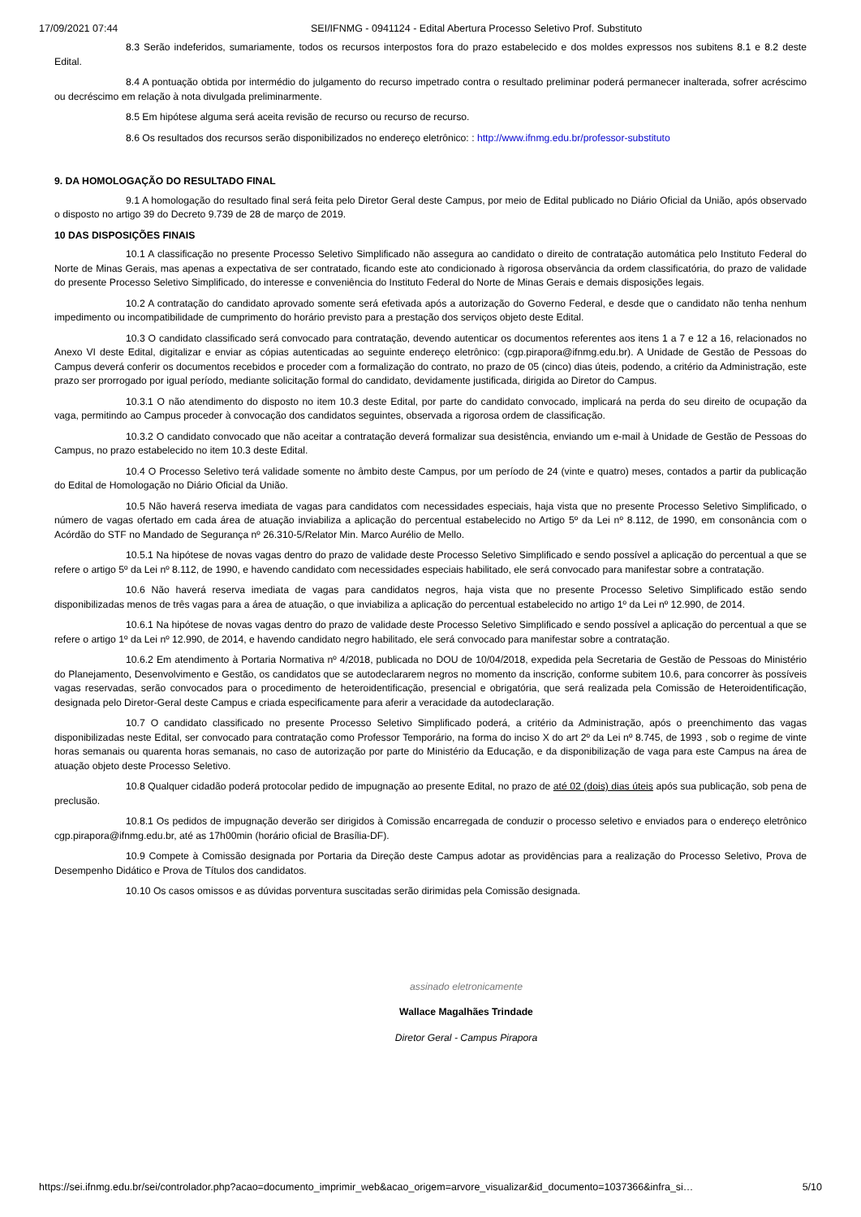17/09/2021 07:44 SEI/IFNMG - 0941124 - Edital Abertura Processo Seletivo Prof. Substituto
8.3 Serão indeferidos, sumariamente, todos os recursos interpostos fora do prazo estabelecido e dos moldes expressos nos subitens 8.1 e 8.2 deste Edital.
8.4 A pontuação obtida por intermédio do julgamento do recurso impetrado contra o resultado preliminar poderá permanecer inalterada, sofrer acréscimo ou decréscimo em relação à nota divulgada preliminarmente.
8.5 Em hipótese alguma será aceita revisão de recurso ou recurso de recurso.
8.6 Os resultados dos recursos serão disponibilizados no endereço eletrônico: : http://www.ifnmg.edu.br/professor-substituto
9. DA HOMOLOGAÇÃO DO RESULTADO FINAL
9.1 A homologação do resultado final será feita pelo Diretor Geral deste Campus, por meio de Edital publicado no Diário Oficial da União, após observado o disposto no artigo 39 do Decreto 9.739 de 28 de março de 2019.
10 DAS DISPOSIÇÕES FINAIS
10.1 A classificação no presente Processo Seletivo Simplificado não assegura ao candidato o direito de contratação automática pelo Instituto Federal do Norte de Minas Gerais, mas apenas a expectativa de ser contratado, ficando este ato condicionado à rigorosa observância da ordem classificatória, do prazo de validade do presente Processo Seletivo Simplificado, do interesse e conveniência do Instituto Federal do Norte de Minas Gerais e demais disposições legais.
10.2 A contratação do candidato aprovado somente será efetivada após a autorização do Governo Federal, e desde que o candidato não tenha nenhum impedimento ou incompatibilidade de cumprimento do horário previsto para a prestação dos serviços objeto deste Edital.
10.3 O candidato classificado será convocado para contratação, devendo autenticar os documentos referentes aos itens 1 a 7 e 12 a 16, relacionados no Anexo VI deste Edital, digitalizar e enviar as cópias autenticadas ao seguinte endereço eletrônico: (cgp.pirapora@ifnmg.edu.br). A Unidade de Gestão de Pessoas do Campus deverá conferir os documentos recebidos e proceder com a formalização do contrato, no prazo de 05 (cinco) dias úteis, podendo, a critério da Administração, este prazo ser prorrogado por igual período, mediante solicitação formal do candidato, devidamente justificada, dirigida ao Diretor do Campus.
10.3.1 O não atendimento do disposto no item 10.3 deste Edital, por parte do candidato convocado, implicará na perda do seu direito de ocupação da vaga, permitindo ao Campus proceder à convocação dos candidatos seguintes, observada a rigorosa ordem de classificação.
10.3.2 O candidato convocado que não aceitar a contratação deverá formalizar sua desistência, enviando um e-mail à Unidade de Gestão de Pessoas do Campus, no prazo estabelecido no item 10.3 deste Edital.
10.4 O Processo Seletivo terá validade somente no âmbito deste Campus, por um período de 24 (vinte e quatro) meses, contados a partir da publicação do Edital de Homologação no Diário Oficial da União.
10.5 Não haverá reserva imediata de vagas para candidatos com necessidades especiais, haja vista que no presente Processo Seletivo Simplificado, o número de vagas ofertado em cada área de atuação inviabiliza a aplicação do percentual estabelecido no Artigo 5º da Lei nº 8.112, de 1990, em consonância com o Acórdão do STF no Mandado de Segurança nº 26.310-5/Relator Min. Marco Aurélio de Mello.
10.5.1 Na hipótese de novas vagas dentro do prazo de validade deste Processo Seletivo Simplificado e sendo possível a aplicação do percentual a que se refere o artigo 5º da Lei nº 8.112, de 1990, e havendo candidato com necessidades especiais habilitado, ele será convocado para manifestar sobre a contratação.
10.6 Não haverá reserva imediata de vagas para candidatos negros, haja vista que no presente Processo Seletivo Simplificado estão sendo disponibilizadas menos de três vagas para a área de atuação, o que inviabiliza a aplicação do percentual estabelecido no artigo 1º da Lei nº 12.990, de 2014.
10.6.1 Na hipótese de novas vagas dentro do prazo de validade deste Processo Seletivo Simplificado e sendo possível a aplicação do percentual a que se refere o artigo 1º da Lei nº 12.990, de 2014, e havendo candidato negro habilitado, ele será convocado para manifestar sobre a contratação.
10.6.2 Em atendimento à Portaria Normativa nº 4/2018, publicada no DOU de 10/04/2018, expedida pela Secretaria de Gestão de Pessoas do Ministério do Planejamento, Desenvolvimento e Gestão, os candidatos que se autodeclararem negros no momento da inscrição, conforme subitem 10.6, para concorrer às possíveis vagas reservadas, serão convocados para o procedimento de heteroidentificação, presencial e obrigatória, que será realizada pela Comissão de Heteroidentificação, designada pelo Diretor-Geral deste Campus e criada especificamente para aferir a veracidade da autodeclaração.
10.7 O candidato classificado no presente Processo Seletivo Simplificado poderá, a critério da Administração, após o preenchimento das vagas disponibilizadas neste Edital, ser convocado para contratação como Professor Temporário, na forma do inciso X do art 2º da Lei nº 8.745, de 1993 , sob o regime de vinte horas semanais ou quarenta horas semanais, no caso de autorização por parte do Ministério da Educação, e da disponibilização de vaga para este Campus na área de atuação objeto deste Processo Seletivo.
10.8 Qualquer cidadão poderá protocolar pedido de impugnação ao presente Edital, no prazo de até 02 (dois) dias úteis após sua publicação, sob pena de preclusão.
10.8.1 Os pedidos de impugnação deverão ser dirigidos à Comissão encarregada de conduzir o processo seletivo e enviados para o endereço eletrônico cgp.pirapora@ifnmg.edu.br, até as 17h00min (horário oficial de Brasília-DF).
10.9 Compete à Comissão designada por Portaria da Direção deste Campus adotar as providências para a realização do Processo Seletivo, Prova de Desempenho Didático e Prova de Títulos dos candidatos.
10.10 Os casos omissos e as dúvidas porventura suscitadas serão dirimidas pela Comissão designada.
assinado eletronicamente
Wallace Magalhães Trindade
Diretor Geral - Campus Pirapora
https://sei.ifnmg.edu.br/sei/controlador.php?acao=documento_imprimir_web&acao_origem=arvore_visualizar&id_documento=1037366&infra_si… 5/10